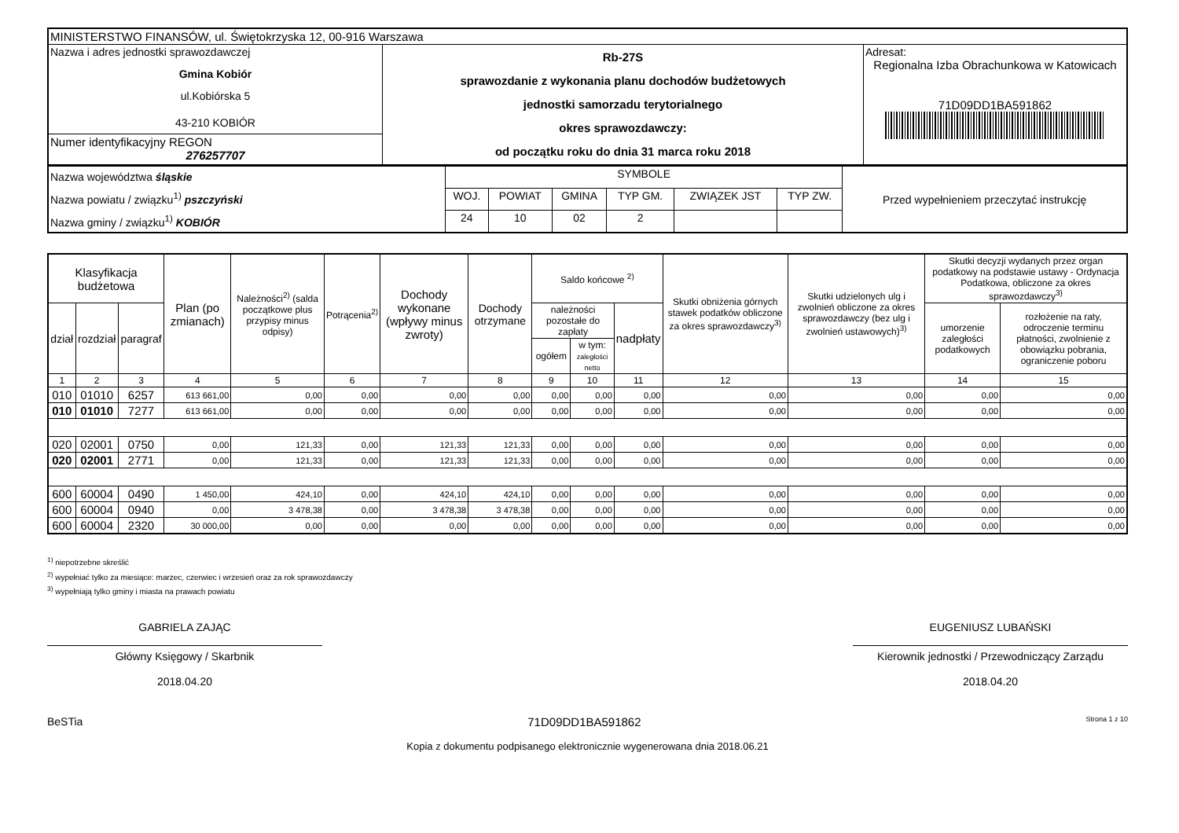| MINISTERSTWO FINANSÓW, ul. Świętokrzyska 12, 00-916 Warszawa | | |
| Nazwa i adres jednostki sprawozdawczej Gmina Kobiór ul.Kobiórska 5 43-210 KOBIÓR | Rb-27S sprawozdanie z wykonania planu dochodów budżetowych jednostki samorzadu terytorialnego okres sprawozdawczy: od początku roku do dnia 31 marca roku 2018 | Adresat: Regionalna Izba Obrachunkowa w Katowicach 71D09DD1BA591862 |
| Numer identyfikacyjny REGON 276257707 | | |
| Nazwa województwa śląskie Nazwa powiatu / związku<sup>1)</sup> pszczyński Nazwa gminy / związku<sup>1)</sup> KOBIÓR | SYMBOLE | | | | | | Przed wypełnieniem przeczytać instrukcję |
| | WOJ. | POWIAT | GMINA | TYP GM. | ZWIĄZEK JST | TYP ZW. | |
| | 24 | 10 | 02 | 2 | | | |
| Klasyfikacja budżetowa | | | Plan (po zmianach) | Należności<sup>2)</sup> (salda początkowe plus przypisy minus odpisy) | Potrącenia<sup>2)</sup> | Dochody wykonane (wpływy minus zwroty) | Dochody otrzymane | Saldo końcowe <sup>2)</sup> | | | Skutki obniżenia górnych stawek podatków obliczone za okres sprawozdawczy<sup>3)</sup> | Skutki udzielonych ulg i zwolnień obliczone za okres sprawozdawczy (bez ulg i zwolnień ustawowych)<sup>3)</sup> | Skutki decyzji wydanych przez organ podatkowy na podstawie ustawy - Ordynacja Podatkowa, obliczone za okres sprawozdawczy<sup>3)</sup> | |
| --- | --- | --- | --- | --- | --- | --- | --- | --- | --- | --- | --- | --- | --- | --- |
| dział | rozdział | paragraf | | | | | | należności pozostałe do zapłaty | | nadpłaty | | | umorzenie zaległości podatkowych | rozłożenie na raty, odroczenie terminu płatności, zwolnienie z obowiązku pobrania, ograniczenie poboru |
| | | | | | | | | ogółem | w tym: zaległości netto | | | | | |
| 1 | 2 | 3 | 4 | 5 | 6 | 7 | 8 | 9 | 10 | 11 | 12 | 13 | 14 | 15 |
| 010 | 01010 | 6257 | 613 661,00 | 0,00 | 0,00 | 0,00 | 0,00 | 0,00 | 0,00 | 0,00 | 0,00 | 0,00 | 0,00 | 0,00 |
| 010 | 01010 | 7277 | 613 661,00 | 0,00 | 0,00 | 0,00 | 0,00 | 0,00 | 0,00 | 0,00 | 0,00 | 0,00 | 0,00 | 0,00 |
| 020 | 02001 | 0750 | 0,00 | 121,33 | 0,00 | 121,33 | 121,33 | 0,00 | 0,00 | 0,00 | 0,00 | 0,00 | 0,00 | 0,00 |
| 020 | 02001 | 2771 | 0,00 | 121,33 | 0,00 | 121,33 | 121,33 | 0,00 | 0,00 | 0,00 | 0,00 | 0,00 | 0,00 | 0,00 |
| 600 | 60004 | 0490 | 1 450,00 | 424,10 | 0,00 | 424,10 | 424,10 | 0,00 | 0,00 | 0,00 | 0,00 | 0,00 | 0,00 | 0,00 |
| 600 | 60004 | 0940 | 0,00 | 3 478,38 | 0,00 | 3 478,38 | 3 478,38 | 0,00 | 0,00 | 0,00 | 0,00 | 0,00 | 0,00 | 0,00 |
| 600 | 60004 | 2320 | 30 000,00 | 0,00 | 0,00 | 0,00 | 0,00 | 0,00 | 0,00 | 0,00 | 0,00 | 0,00 | 0,00 | 0,00 |
<sup>1)</sup> niepotrzebne skreślić
<sup>2)</sup> wypełniać tylko za miesiące: marzec, czerwiec i wrzesień oraz za rok sprawozdawczy
<sup>3)</sup> wypełniają tylko gminy i miasta na prawach powiatu
GABRIELA ZAJĄC
Główny Księgowy / Skarbnik
2018.04.20
EUGENIUSZ LUBAŃSKI
Kierownik jednostki / Przewodniczący Zarządu
2018.04.20
BeSTia 71D09DD1BA591862 Strona 1 z 10
Kopia z dokumentu podpisanego elektronicznie wygenerowana dnia 2018.06.21